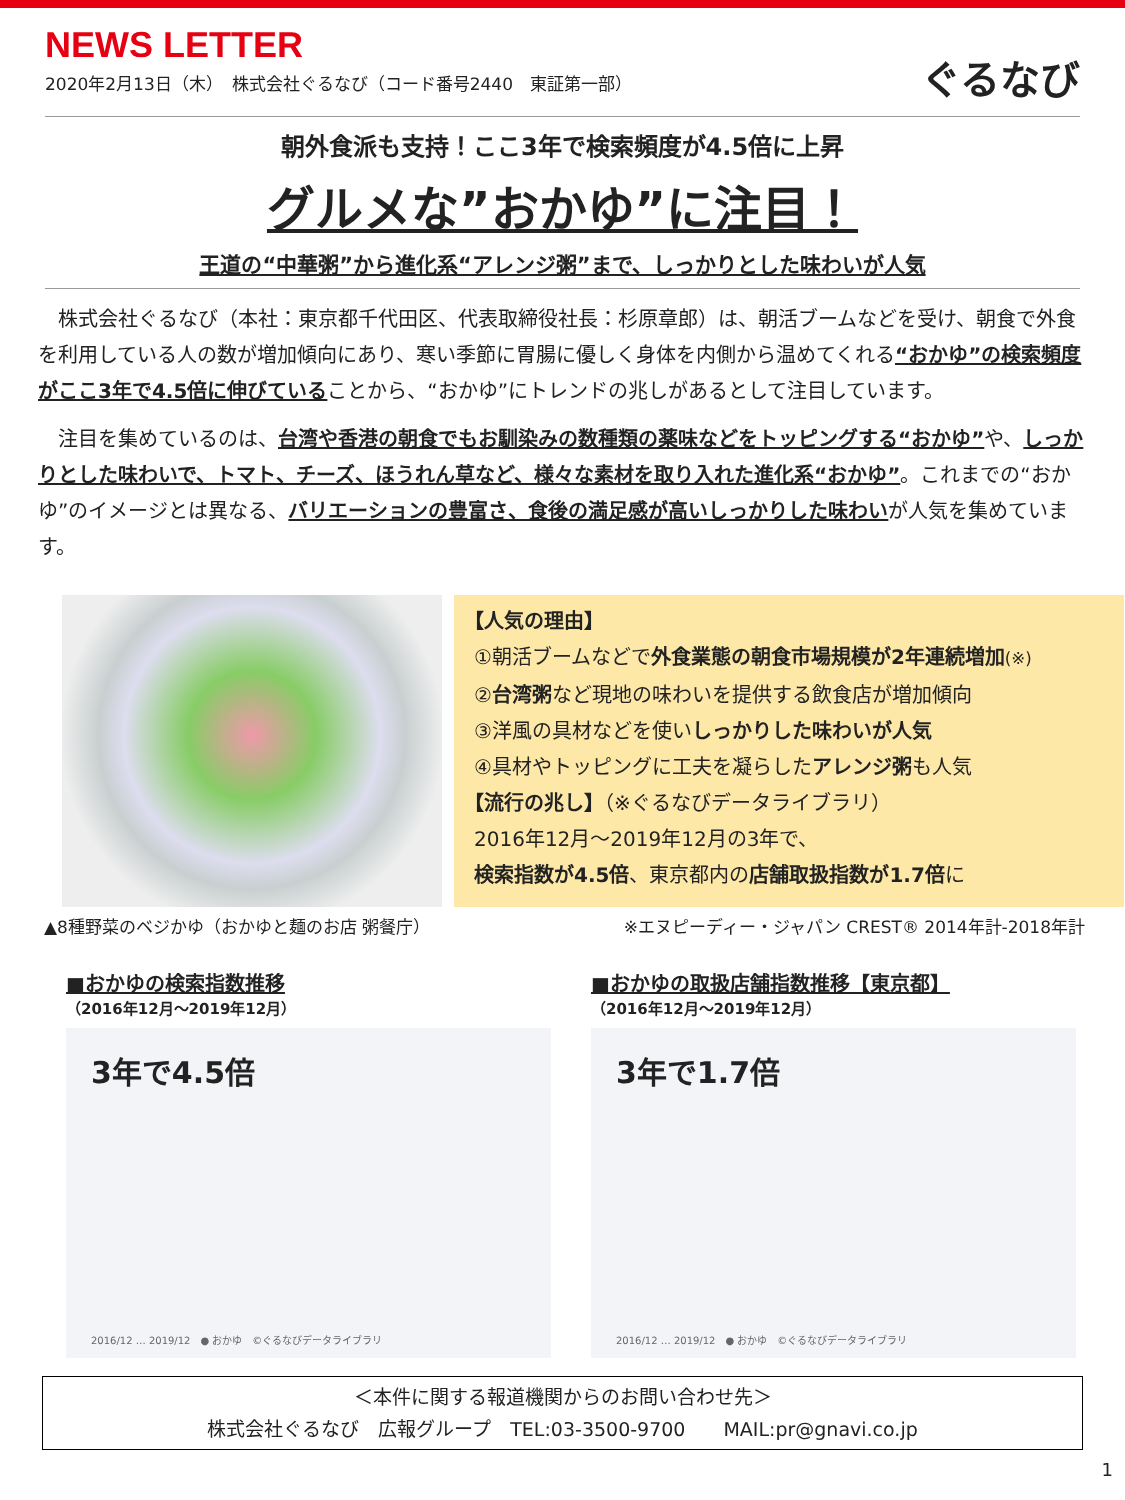NEWS LETTER
2020年2月13日（木）　株式会社ぐるなび（コード番号2440　東証第一部）
ぐるなび
朝外食派も支持！ここ3年で検索頻度が4.5倍に上昇
グルメな”おかゆ”に注目！
王道の“中華粥”から進化系“アレンジ粥”まで、しっかりとした味わいが人気
株式会社ぐるなび（本社：東京都千代田区、代表取締役社長：杉原章郎）は、朝活ブームなどを受け、朝食で外食を利用している人の数が増加傾向にあり、寒い季節に胃腸に優しく身体を内側から温めてくれる“おかゆ”の検索頻度がここ3年で4.5倍に伸びていることから、“おかゆ”にトレンドの兆しがあるとして注目しています。
注目を集めているのは、台湾や香港の朝食でもお馴染みの数種類の薬味などをトッピングする“おかゆ”や、しっかりとした味わいで、トマト、チーズ、ほうれん草など、様々な素材を取り入れた進化系“おかゆ”。これまでの“おかゆ”のイメージとは異なる、バリエーションの豊富さ、食後の満足感が高いしっかりした味わいが人気を集めています。
【人気の理由】
①朝活ブームなどで外食業態の朝食市場規模が2年連続増加(※)
②台湾粥など現地の味わいを提供する飲食店が増加傾向
③洋風の具材などを使いしっかりした味わいが人気
④具材やトッピングに工夫を凝らしたアレンジ粥も人気
【流行の兆し】（※ぐるなびデータライブラリ）
2016年12月～2019年12月の3年で、
検索指数が4.5倍、東京都内の店舗取扱指数が1.7倍に
▲8種野菜のベジかゆ（おかゆと麺のお店 粥餐庁） ※エヌピーディー・ジャパン CREST® 2014年計-2018年計
■おかゆの検索指数推移
（2016年12月～2019年12月）
3年で4.5倍
2016/12 … 2019/12　● おかゆ　©ぐるなびデータライブラリ
■おかゆの取扱店舗指数推移【東京都】
（2016年12月～2019年12月）
3年で1.7倍
2016/12 … 2019/12　● おかゆ　©ぐるなびデータライブラリ
＜本件に関する報道機関からのお問い合わせ先＞
株式会社ぐるなび　広報グループ　TEL:03-3500-9700　　MAIL:pr@gnavi.co.jp
1